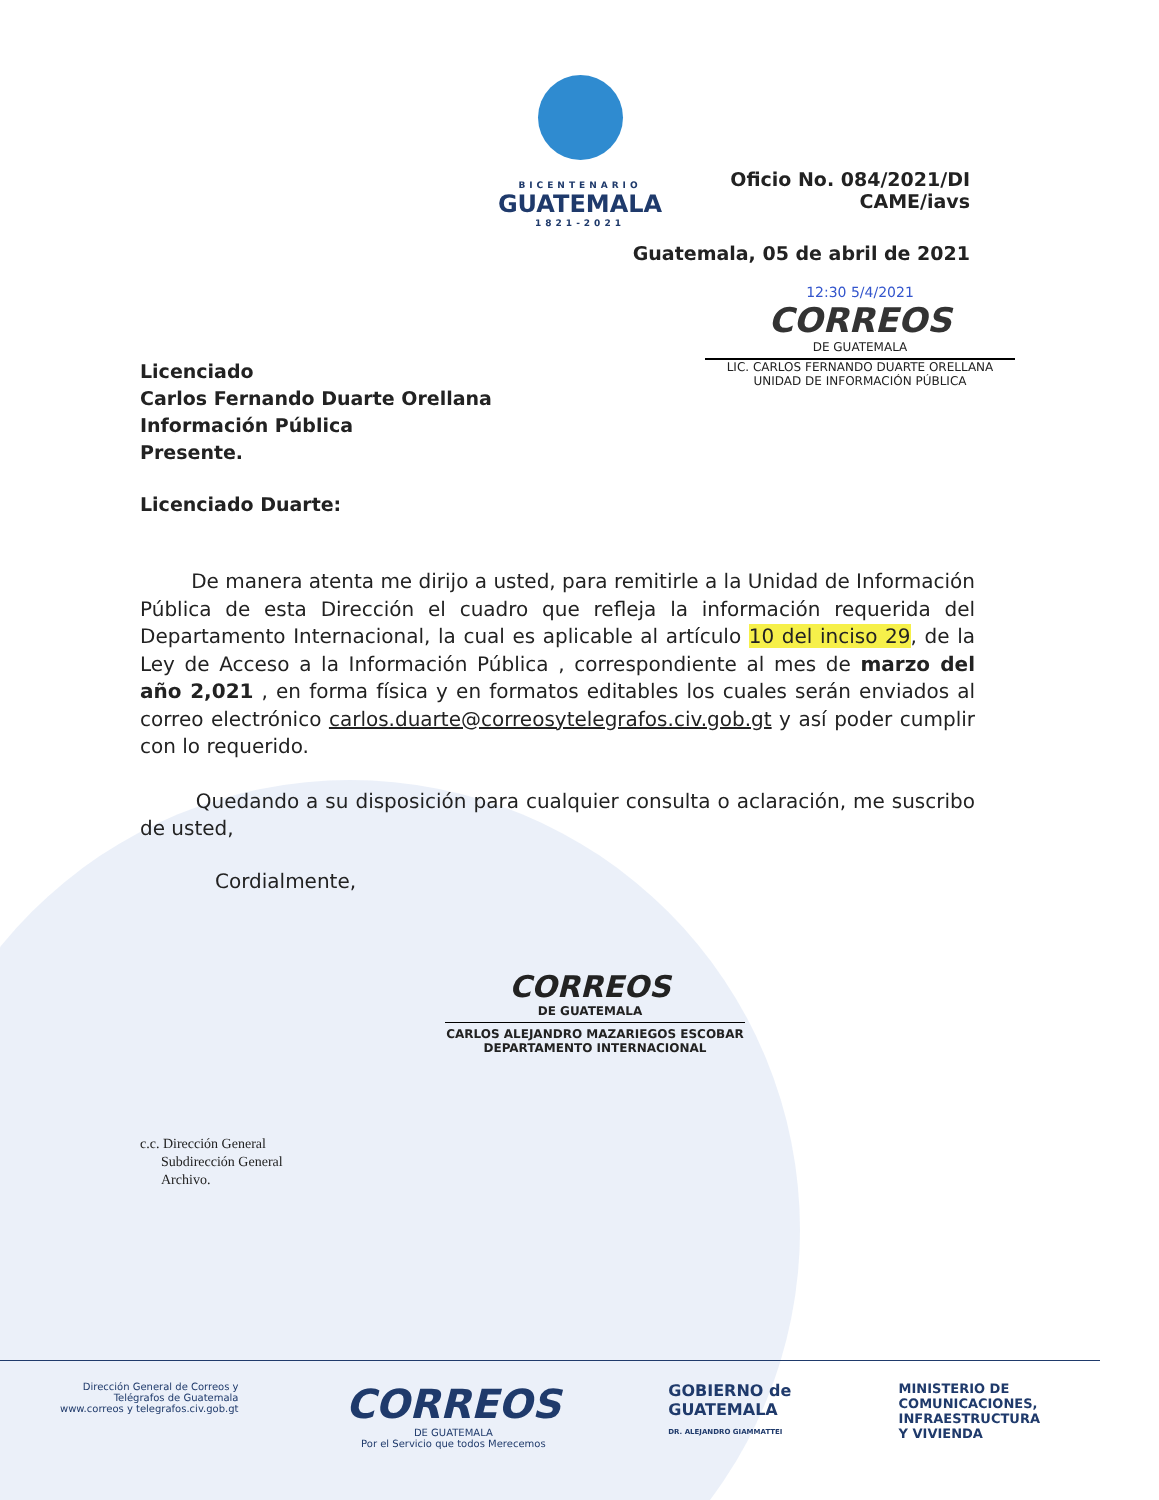BICENTENARIO
GUATEMALA
1821-2021
Oficio No. 084/2021/DI
CAME/iavs
Guatemala, 05 de abril de 2021
12:30 5/4/2021
CORREOS
DE GUATEMALA
LIC. CARLOS FERNANDO DUARTE ORELLANA
UNIDAD DE INFORMACIÓN PÚBLICA
Licenciado
Carlos Fernando Duarte Orellana
Información Pública
Presente.
Licenciado Duarte:
De manera atenta me dirijo a usted, para remitirle a la Unidad de Información Pública de esta Dirección el cuadro que refleja la información requerida del Departamento Internacional, la cual es aplicable al artículo 10 del inciso 29, de la Ley de Acceso a la Información Pública , correspondiente al mes de marzo del año 2,021 , en forma física y en formatos editables los cuales serán enviados al correo electrónico carlos.duarte@correosytelegrafos.civ.gob.gt y así poder cumplir con lo requerido.
Quedando a su disposición para cualquier consulta o aclaración, me suscribo de usted,
Cordialmente,
CORREOS
DE GUATEMALA
CARLOS ALEJANDRO MAZARIEGOS ESCOBAR
DEPARTAMENTO INTERNACIONAL
c.c. Dirección General
Subdirección General
Archivo.
Dirección General de Correos y
Telégrafos de Guatemala
www.correos y telegrafos.civ.gob.gt
CORREOS
DE GUATEMALA
Por el Servicio que todos Merecemos
GOBIERNO de
GUATEMALA
DR. ALEJANDRO GIAMMATTEI
MINISTERIO DE
COMUNICACIONES,
INFRAESTRUCTURA
Y VIVIENDA